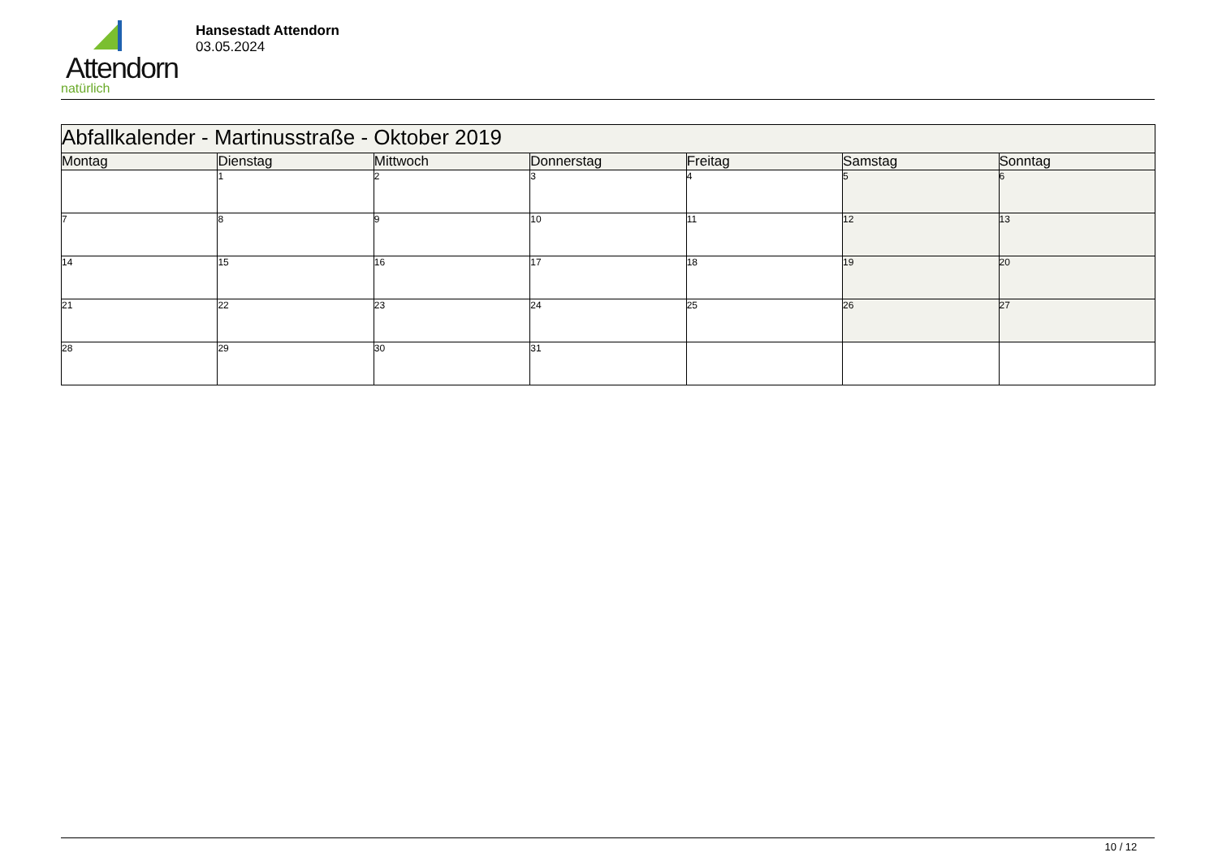Attendorn
natürlich
Hansestadt Attendorn
03.05.2024
| Abfallkalender - Martinusstraße - Oktober 2019 | | | | | | |
| Montag | Dienstag | Mittwoch | Donnerstag | Freitag | Samstag | Sonntag |
| | 1 | 2 | 3 | 4 | 5 | 6 |
| 7 | 8 | 9 | 10 | 11 | 12 | 13 |
| 14 | 15 | 16 | 17 | 18 | 19 | 20 |
| 21 | 22 | 23 | 24 | 25 | 26 | 27 |
| 28 | 29 | 30 | 31 | | | |
10 / 12